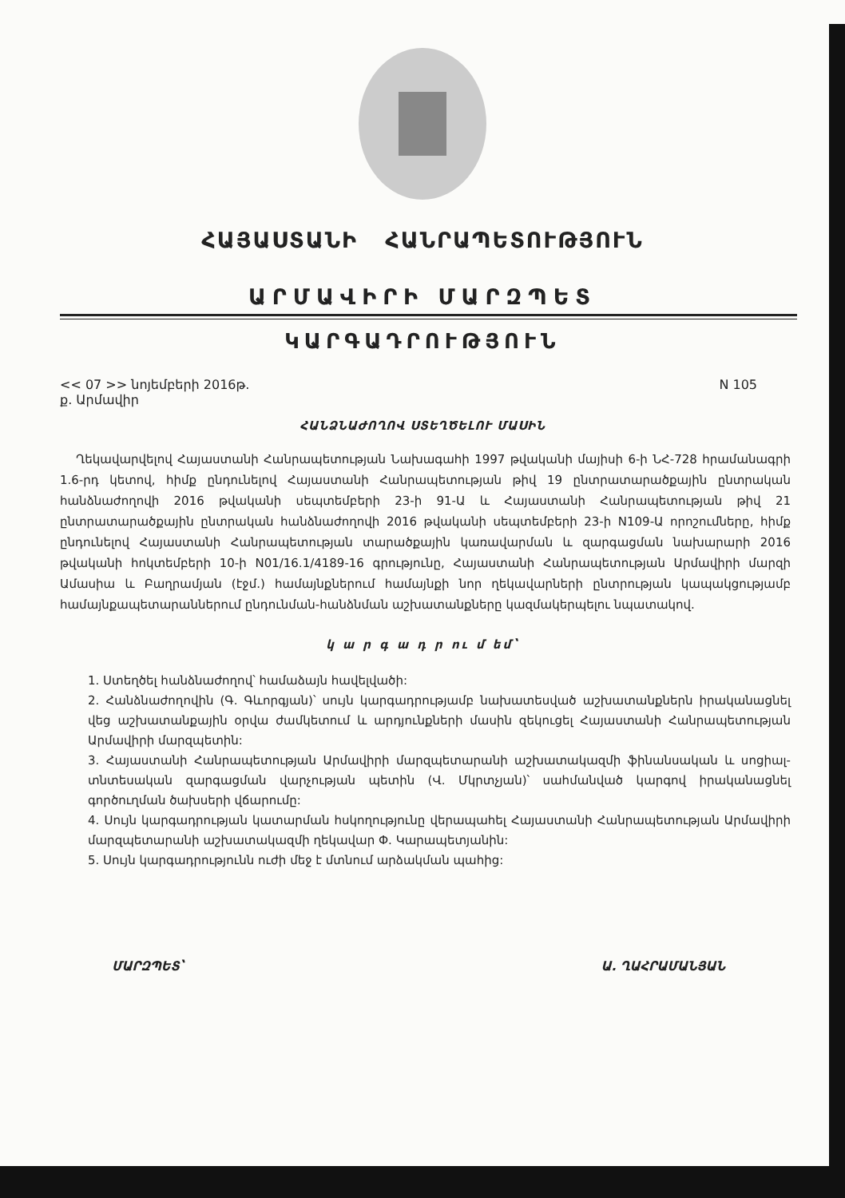ՀԱՅԱՍՏԱՆԻ ՀԱՆՐԱՊԵՏՈՒԹՅՈՒՆ
ԱՐՄԱՎԻՐԻ ՄԱՐԶՊԵՏ
ԿԱՐԳԱԴՐՈՒԹՅՈՒՆ
<< 07 >> նոյեմբերի 2016թ. N 105
ք. Արմավիր
ՀԱՆՁՆԱԺՈՂՈՎ ՍՏԵՂԾԵԼՈՒ ՄԱՍԻՆ
Ղեկավարվելով Հայաստանի Հանրապետության Նախագահի 1997 թվականի մայիսի 6-ի ՆՀ-728 հրամանագրի 1.6-րդ կետով, հիմք ընդունելով Հայաստանի Հանրապետության թիվ 19 ընտրատարածքային ընտրական հանձնաժողովի 2016 թվականի սեպտեմբերի 23-ի 91-Ա և Հայաստանի Հանրապետության թիվ 21 ընտրատարածքային ընտրական հանձնաժողովի 2016 թվականի սեպտեմբերի 23-ի N109-Ա որոշումները, հիմք ընդունելով Հայաստանի Հանրապետության տարածքային կառավարման և զարգացման նախարարի 2016 թվականի հոկտեմբերի 10-ի N01/16.1/4189-16 գրությունը, Հայաստանի Հանրապետության Արմավիրի մարզի Ամասիա և Բաղրամյան (էջմ.) համայնքներում համայնքի նոր ղեկավարների ընտրության կապակցությամբ համայնքապետարաններում ընդունման-հանձնման աշխատանքները կազմակերպելու նպատակով.
կ ա ր գ ա դ ր ու մ եմ՝
1. Ստեղծել հանձնաժողով՝ համաձայն հավելվածի:
2. Հանձնաժողովին (Գ. Գևորգյան)՝ սույն կարգադրությամբ նախատեսված աշխատանքներն իրականացնել վեց աշխատանքային օրվա ժամկետում և արդյունքների մասին զեկուցել Հայաստանի Հանրապետության Արմավիրի մարզպետին:
3. Հայաստանի Հանրապետության Արմավիրի մարզպետարանի աշխատակազմի ֆինանսական և սոցիալ-տնտեսական զարգացման վարչության պետին (Վ. Մկրտչյան)՝ սահմանված կարգով իրականացնել գործուղման ծախսերի վճարումը:
4. Սույն կարգադրության կատարման հսկողությունը վերապահել Հայաստանի Հանրապետության Արմավիրի մարզպետարանի աշխատակազմի ղեկավար Փ. Կարապետյանին:
5. Սույն կարգադրությունն ուժի մեջ է մտնում արձակման պահից:
ՄԱՐԶՊԵՏ՝ Ա. ՂԱՀՐԱՄԱՆՅԱՆ